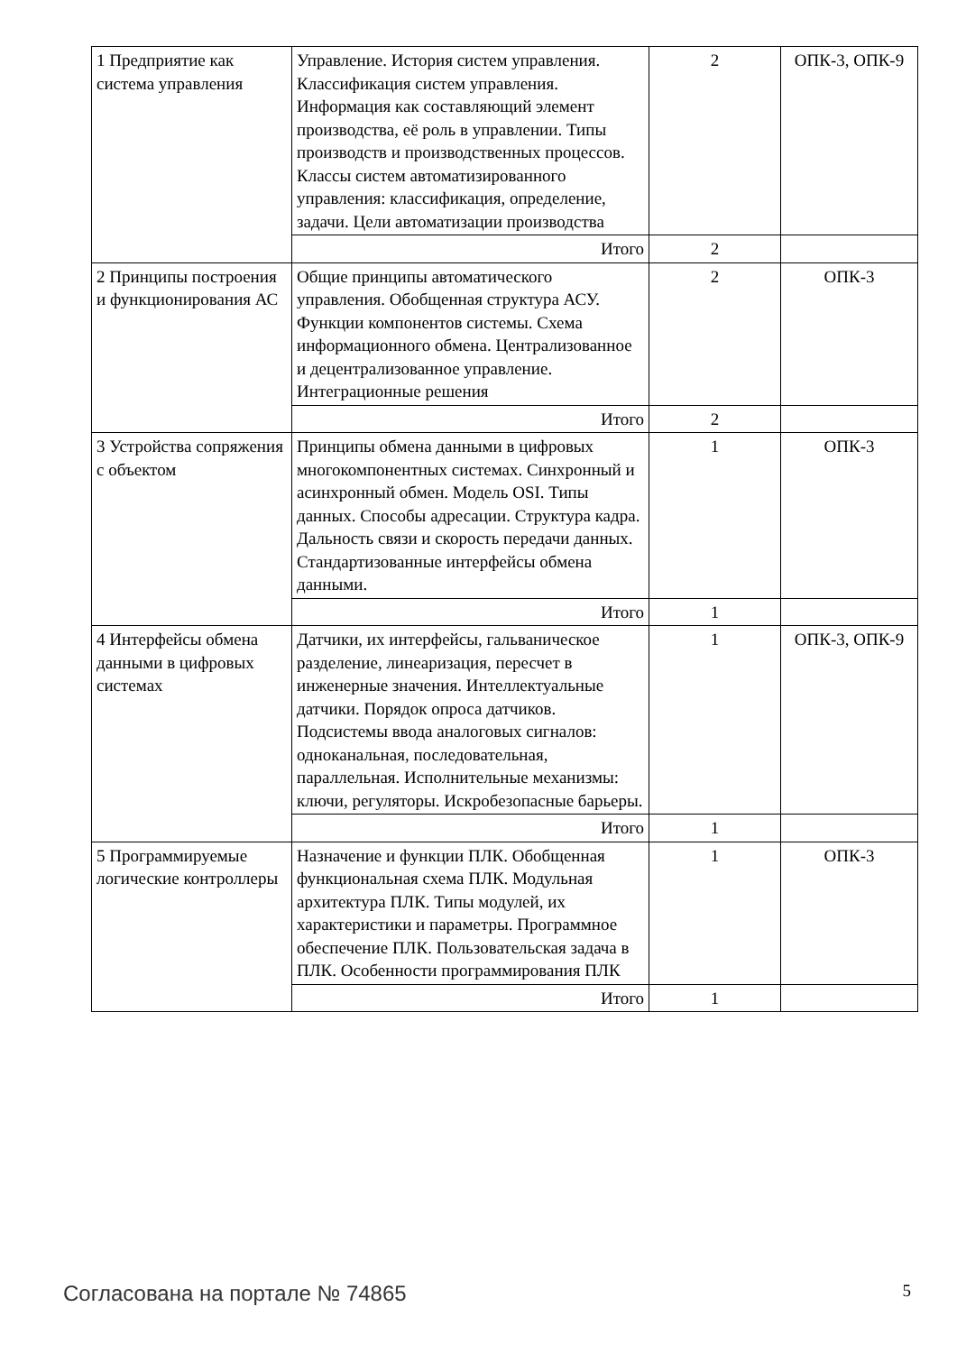| 1 Предприятие как система управления | Управление. История систем управления. Классификация систем управления. Информация как составляющий элемент производства, её роль в управлении. Типы производств и производственных процессов. Классы систем автоматизированного управления: классификация, определение, задачи. Цели автоматизации производства | 2 | ОПК-3, ОПК-9 |
| | Итого | 2 | |
| 2 Принципы построения и функционирования АС | Общие принципы автоматического управления. Обобщенная структура АСУ. Функции компонентов системы. Схема информационного обмена. Централизованное и децентрализованное управление. Интеграционные решения | 2 | ОПК-3 |
| | Итого | 2 | |
| 3 Устройства сопряжения с объектом | Принципы обмена данными в цифровых многокомпонентных системах. Синхронный и асинхронный обмен. Модель OSI. Типы данных. Способы адресации. Структура кадра. Дальность связи и скорость передачи данных. Стандартизованные интерфейсы обмена данными. | 1 | ОПК-3 |
| | Итого | 1 | |
| 4 Интерфейсы обмена данными в цифровых системах | Датчики, их интерфейсы, гальваническое разделение, линеаризация, пересчет в инженерные значения. Интеллектуальные датчики. Порядок опроса датчиков. Подсистемы ввода аналоговых сигналов: одноканальная, последовательная, параллельная. Исполнительные механизмы: ключи, регуляторы. Искробезопасные барьеры. | 1 | ОПК-3, ОПК-9 |
| | Итого | 1 | |
| 5 Программируемые логические контроллеры | Назначение и функции ПЛК. Обобщенная функциональная схема ПЛК. Модульная архитектура ПЛК. Типы модулей, их характеристики и параметры. Программное обеспечение ПЛК. Пользовательская задача в ПЛК. Особенности программирования ПЛК | 1 | ОПК-3 |
| | Итого | 1 | |
Согласована на портале № 74865 5